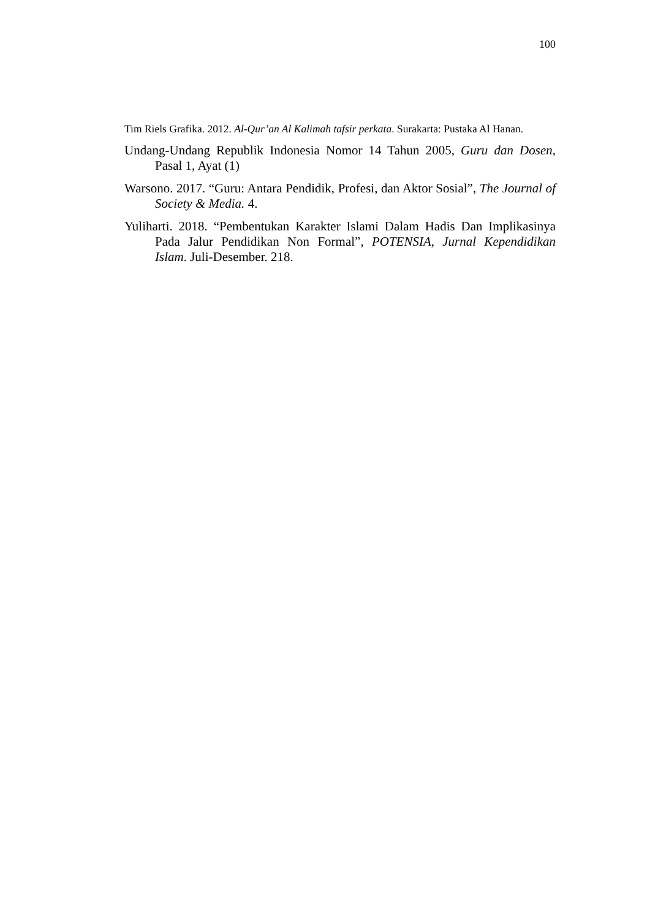100
Tim Riels Grafika. 2012. Al-Qur’an Al Kalimah tafsir perkata. Surakarta: Pustaka Al Hanan.
Undang-Undang Republik Indonesia Nomor 14 Tahun 2005, Guru dan Dosen, Pasal 1, Ayat (1)
Warsono. 2017. “Guru: Antara Pendidik, Profesi, dan Aktor Sosial”, The Journal of Society & Media. 4.
Yuliharti. 2018. “Pembentukan Karakter Islami Dalam Hadis Dan Implikasinya Pada Jalur Pendidikan Non Formal”, POTENSIA, Jurnal Kependidikan Islam. Juli-Desember. 218.